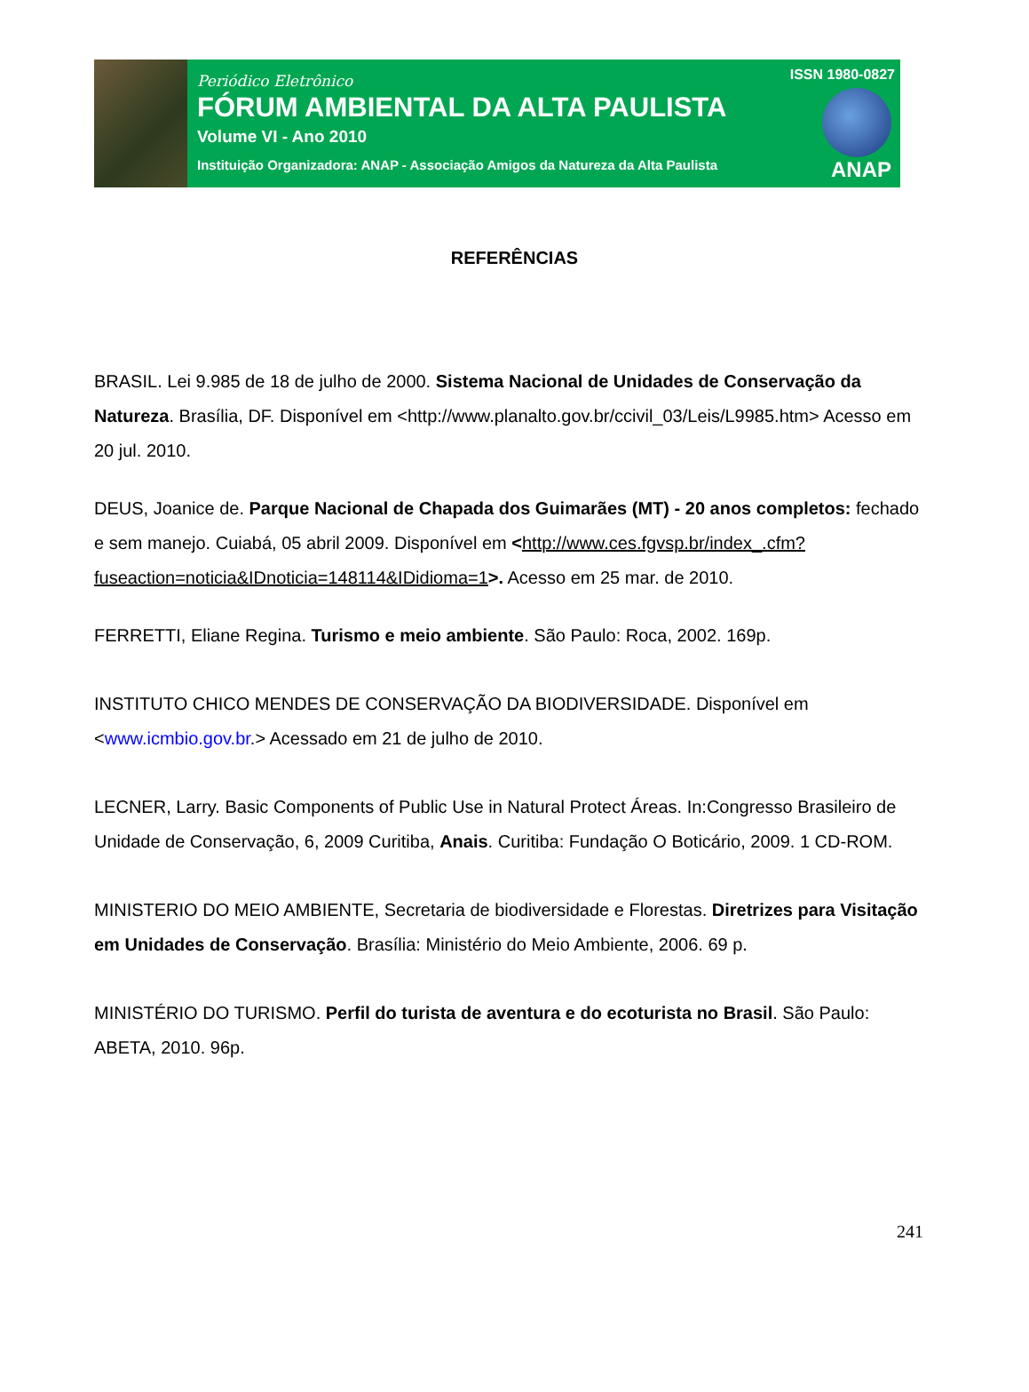Periódico Eletrônico
FÓRUM AMBIENTAL DA ALTA PAULISTA
Volume VI - Ano 2010
Instituição Organizadora: ANAP - Associação Amigos da Natureza da Alta Paulista
ISSN 1980-0827
ANAP
REFERÊNCIAS
BRASIL. Lei 9.985 de 18 de julho de 2000. Sistema Nacional de Unidades de Conservação da Natureza. Brasília, DF. Disponível em <http://www.planalto.gov.br/ccivil_03/Leis/L9985.htm> Acesso em 20 jul. 2010.
DEUS, Joanice de. Parque Nacional de Chapada dos Guimarães (MT) - 20 anos completos: fechado e sem manejo. Cuiabá, 05 abril 2009. Disponível em <http://www.ces.fgvsp.br/index_.cfm?fuseaction=noticia&IDnoticia=148114&IDidioma=1>. Acesso em 25 mar. de 2010.
FERRETTI, Eliane Regina. Turismo e meio ambiente. São Paulo: Roca, 2002. 169p.
INSTITUTO CHICO MENDES DE CONSERVAÇÃO DA BIODIVERSIDADE. Disponível em <www.icmbio.gov.br.> Acessado em 21 de julho de 2010.
LECNER, Larry. Basic Components of Public Use in Natural Protect Áreas. In:Congresso Brasileiro de Unidade de Conservação, 6, 2009 Curitiba, Anais. Curitiba: Fundação O Boticário, 2009. 1 CD-ROM.
MINISTERIO DO MEIO AMBIENTE, Secretaria de biodiversidade e Florestas. Diretrizes para Visitação em Unidades de Conservação. Brasília: Ministério do Meio Ambiente, 2006. 69 p.
MINISTÉRIO DO TURISMO. Perfil do turista de aventura e do ecoturista no Brasil. São Paulo: ABETA, 2010. 96p.
241